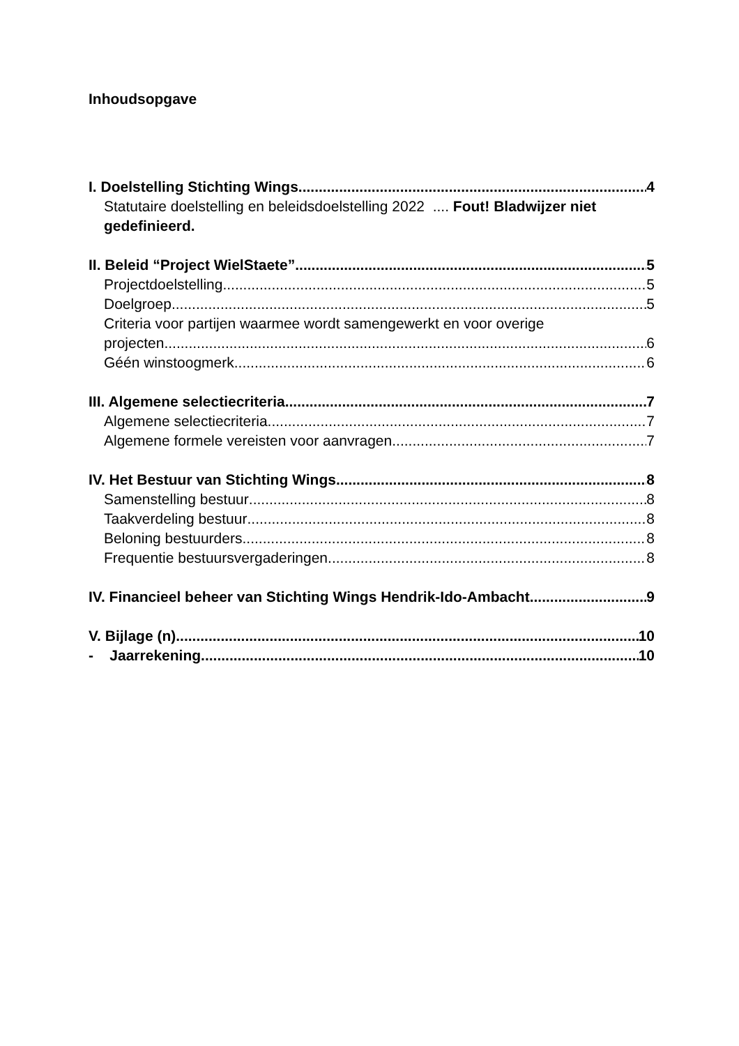Inhoudsopgave
I. Doelstelling Stichting Wings 4
Statutaire doelstelling en beleidsdoelstelling 2022 .... Fout! Bladwijzer niet gedefinieerd.
II. Beleid “Project WielStaete” 5
Projectdoelstelling 5
Doelgroep 5
Criteria voor partijen waarmee wordt samengewerkt en voor overige
projecten 6
Géén winstoogmerk 6
III. Algemene selectiecriteria 7
Algemene selectiecriteria 7
Algemene formele vereisten voor aanvragen. 7
IV. Het Bestuur van Stichting Wings 8
Samenstelling bestuur 8
Taakverdeling bestuur 8
Beloning bestuurders 8
Frequentie bestuursvergaderingen 8
IV. Financieel beheer van Stichting Wings Hendrik-Ido-Ambacht 9
V. Bijlage (n) 10
- Jaarrekening 10